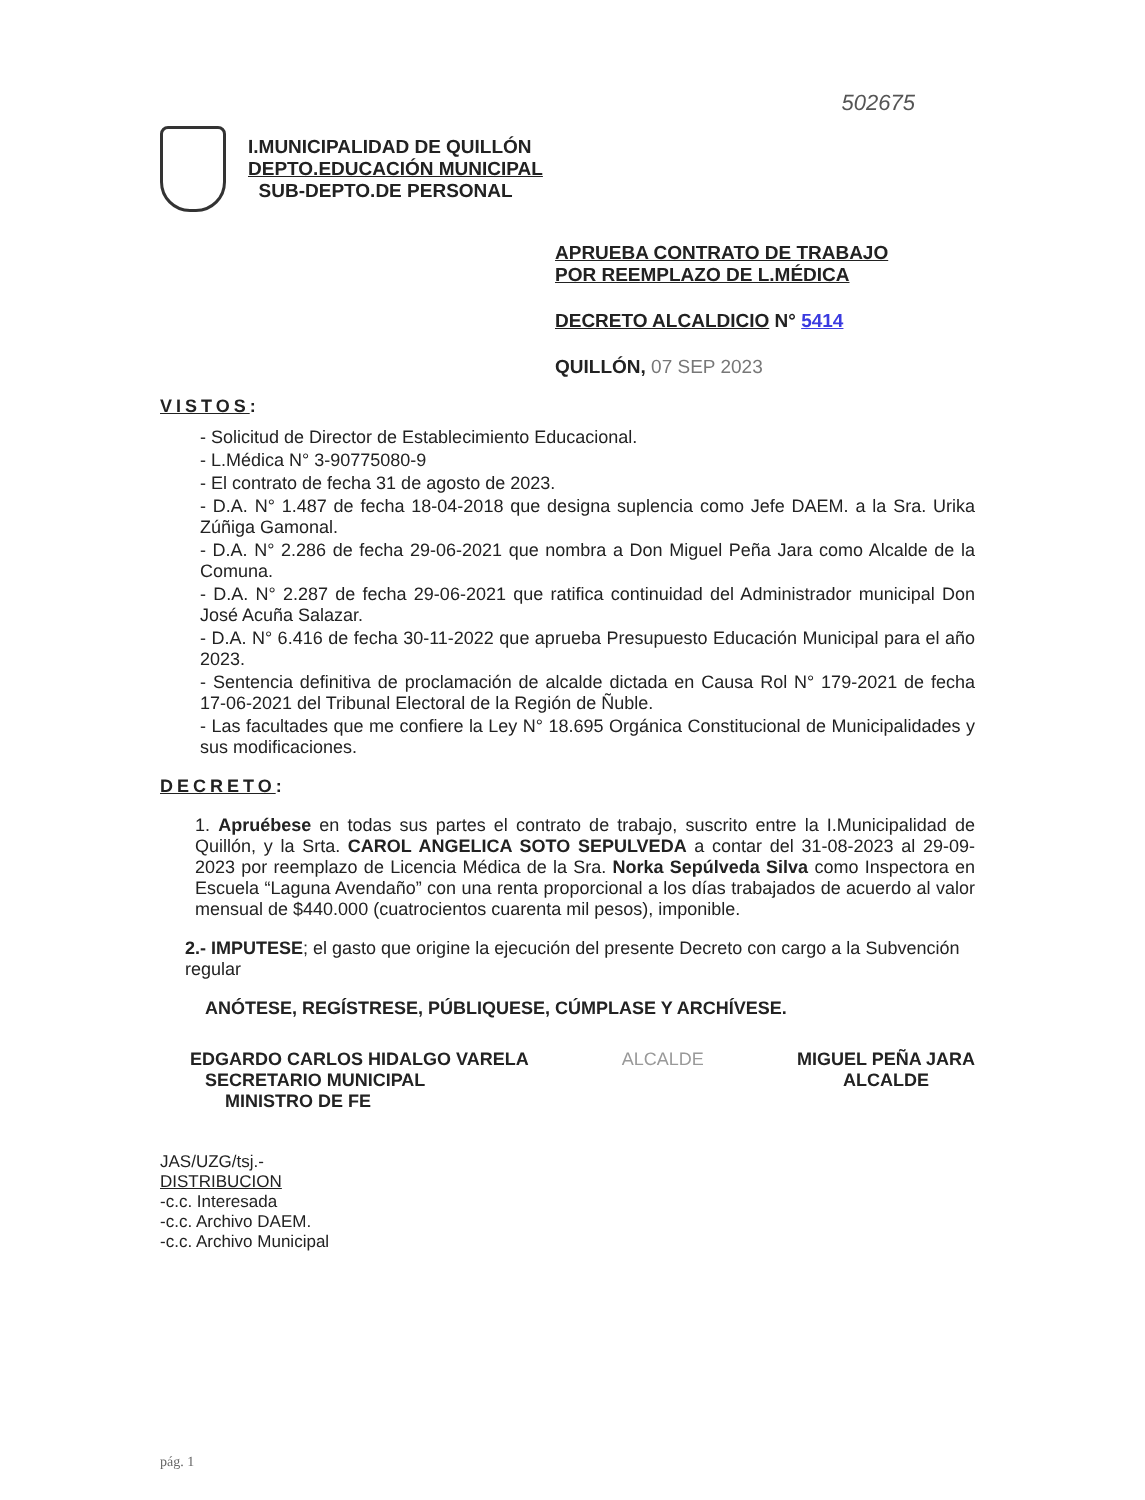502675
I.MUNICIPALIDAD DE QUILLÓN
DEPTO.EDUCACIÓN MUNICIPAL
SUB-DEPTO.DE PERSONAL
APRUEBA CONTRATO DE TRABAJO
POR REEMPLAZO DE L.MÉDICA
DECRETO ALCALDICIO N° 5414
QUILLÓN, 07 SEP 2023
VISTOS:
- Solicitud de Director de Establecimiento Educacional.
- L.Médica N° 3-90775080-9
- El contrato de fecha 31 de agosto de 2023.
- D.A. N° 1.487 de fecha 18-04-2018 que designa suplencia como Jefe DAEM. a la Sra. Urika Zúñiga Gamonal.
- D.A. N° 2.286 de fecha 29-06-2021 que nombra a Don Miguel Peña Jara como Alcalde de la Comuna.
- D.A. N° 2.287 de fecha 29-06-2021 que ratifica continuidad del Administrador municipal Don José Acuña Salazar.
- D.A. N° 6.416 de fecha 30-11-2022 que aprueba Presupuesto Educación Municipal para el año 2023.
- Sentencia definitiva de proclamación de alcalde dictada en Causa Rol N° 179-2021 de fecha 17-06-2021 del Tribunal Electoral de la Región de Ñuble.
- Las facultades que me confiere la Ley N° 18.695 Orgánica Constitucional de Municipalidades y sus modificaciones.
DECRETO:
1. Apruébese en todas sus partes el contrato de trabajo, suscrito entre la I.Municipalidad de Quillón, y la Srta. CAROL ANGELICA SOTO SEPULVEDA a contar del 31-08-2023 al 29-09-2023 por reemplazo de Licencia Médica de la Sra. Norka Sepúlveda Silva como Inspectora en Escuela “Laguna Avendaño” con una renta proporcional a los días trabajados de acuerdo al valor mensual de $440.000 (cuatrocientos cuarenta mil pesos), imponible.
2.- IMPUTESE; el gasto que origine la ejecución del presente Decreto con cargo a la Subvención regular
ANÓTESE, REGÍSTRESE, PÚBLIQUESE, CÚMPLASE Y ARCHÍVESE.
EDGARDO CARLOS HIDALGO VARELA
SECRETARIO MUNICIPAL
MINISTRO DE FE
ALCALDE MIGUEL PEÑA JARA
ALCALDE
JAS/UZG/tsj.-
DISTRIBUCION
-c.c. Interesada
-c.c. Archivo DAEM.
-c.c. Archivo Municipal
pág. 1